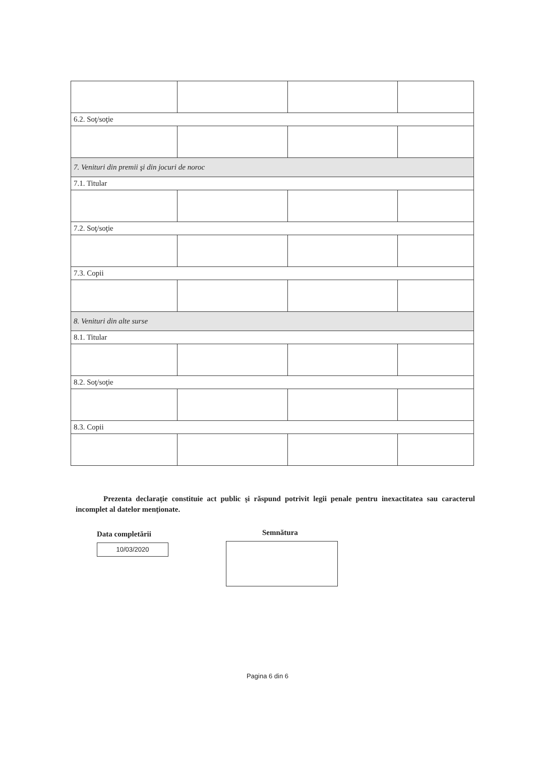| 6.2. Soţ/soţie | | | |
| 7. Venituri din premii şi din jocuri de noroc | | | |
| 7.1. Titular | | | |
| 7.2. Soţ/soţie | | | |
| 7.3. Copii | | | |
| 8. Venituri din alte surse | | | |
| 8.1. Titular | | | |
| 8.2. Soţ/soţie | | | |
| 8.3. Copii | | | |
Prezenta declaraţie constituie act public şi răspund potrivit legii penale pentru inexactitatea sau caracterul incomplet al datelor menţionate.
Data completării
10/03/2020
Semnătura
Pagina 6 din 6